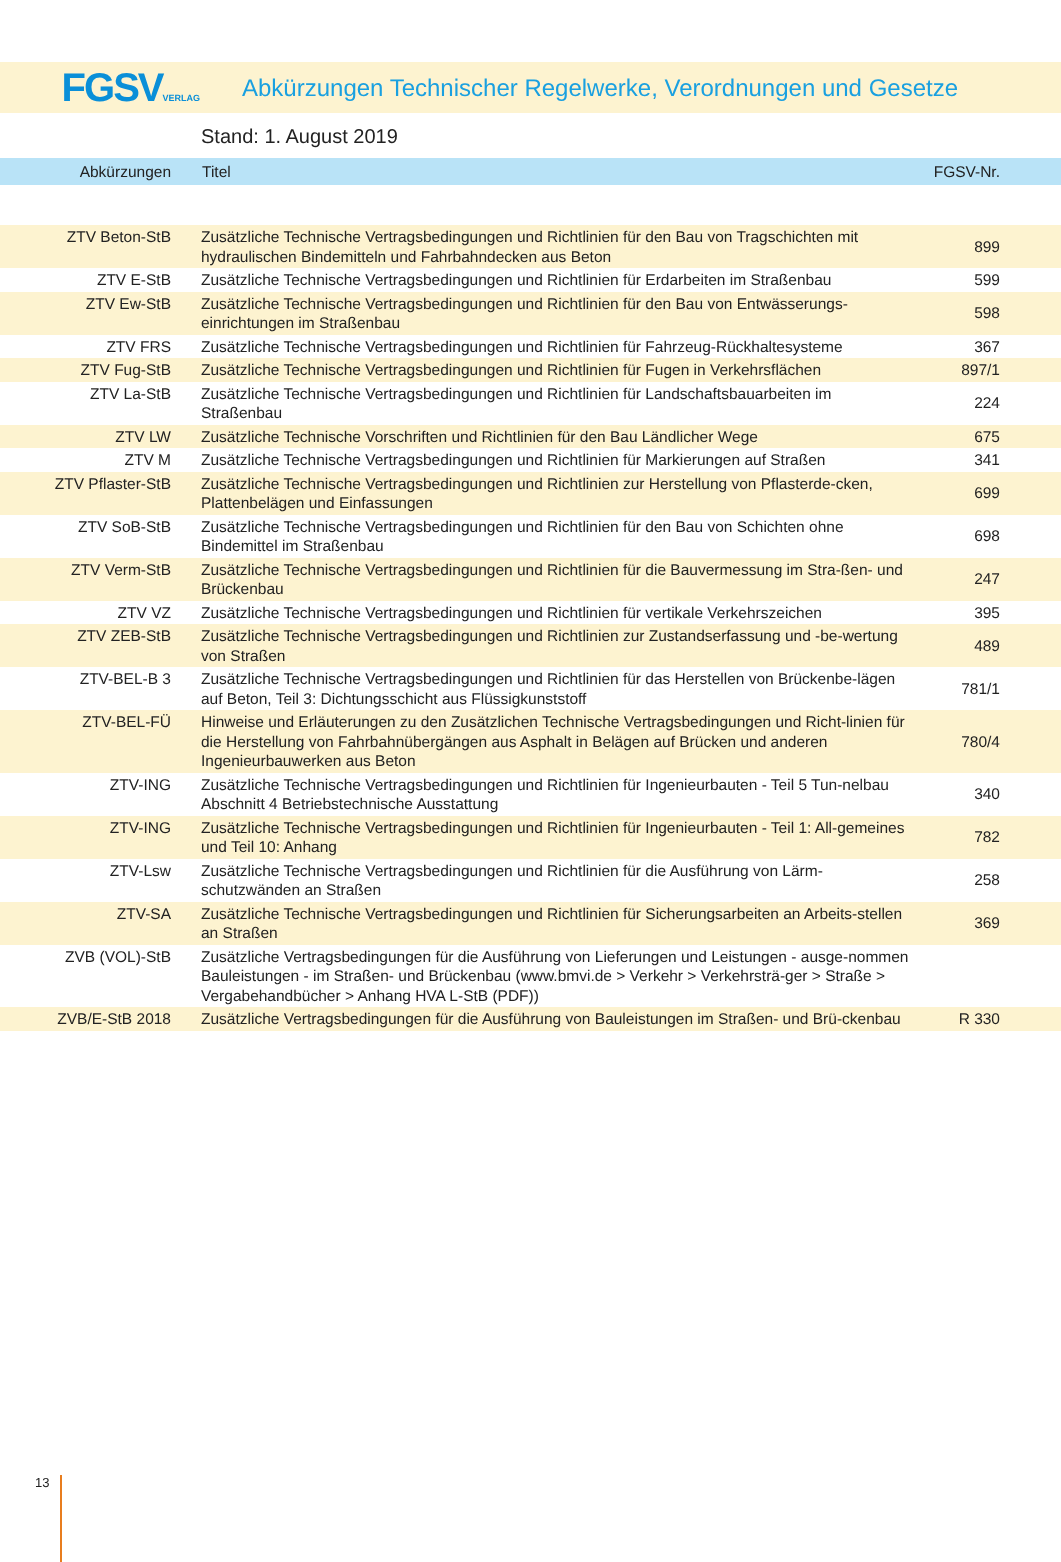FGSVVERLAG
Abkürzungen Technischer Regelwerke, Verordnungen und Gesetze
Stand: 1. August 2019
| Abkürzungen | Titel | FGSV-Nr. |
| --- | --- | --- |
| ZTV Beton-StB | Zusätzliche Technische Vertragsbedingungen und Richtlinien für den Bau von Tragschichten mit hydraulischen Bindemitteln und Fahrbahndecken aus Beton | 899 |
| ZTV E-StB | Zusätzliche Technische Vertragsbedingungen und Richtlinien für Erdarbeiten im Straßenbau | 599 |
| ZTV Ew-StB | Zusätzliche Technische Vertragsbedingungen und Richtlinien für den Bau von Entwässerungs-einrichtungen im Straßenbau | 598 |
| ZTV FRS | Zusätzliche Technische Vertragsbedingungen und Richtlinien für Fahrzeug-Rückhaltesysteme | 367 |
| ZTV Fug-StB | Zusätzliche Technische Vertragsbedingungen und Richtlinien für Fugen in Verkehrsflächen | 897/1 |
| ZTV La-StB | Zusätzliche Technische Vertragsbedingungen und Richtlinien für Landschaftsbauarbeiten im Straßenbau | 224 |
| ZTV LW | Zusätzliche Technische Vorschriften und Richtlinien für den Bau Ländlicher Wege | 675 |
| ZTV M | Zusätzliche Technische Vertragsbedingungen und Richtlinien für Markierungen auf Straßen | 341 |
| ZTV Pflaster-StB | Zusätzliche Technische Vertragsbedingungen und Richtlinien zur Herstellung von Pflasterde-cken, Plattenbelägen und Einfassungen | 699 |
| ZTV SoB-StB | Zusätzliche Technische Vertragsbedingungen und Richtlinien für den Bau von Schichten ohne Bindemittel im Straßenbau | 698 |
| ZTV Verm-StB | Zusätzliche Technische Vertragsbedingungen und Richtlinien für die Bauvermessung im Stra-ßen- und Brückenbau | 247 |
| ZTV VZ | Zusätzliche Technische Vertragsbedingungen und Richtlinien für vertikale Verkehrszeichen | 395 |
| ZTV ZEB-StB | Zusätzliche Technische Vertragsbedingungen und Richtlinien zur Zustandserfassung und -be-wertung von Straßen | 489 |
| ZTV-BEL-B 3 | Zusätzliche Technische Vertragsbedingungen und Richtlinien für das Herstellen von Brückenbe-lägen auf Beton, Teil 3: Dichtungsschicht aus Flüssigkunststoff | 781/1 |
| ZTV-BEL-FÜ | Hinweise und Erläuterungen zu den Zusätzlichen Technische Vertragsbedingungen und Richt-linien für die Herstellung von Fahrbahnübergängen aus Asphalt in Belägen auf Brücken und anderen Ingenieurbauwerken aus Beton | 780/4 |
| ZTV-ING | Zusätzliche Technische Vertragsbedingungen und Richtlinien für Ingenieurbauten - Teil 5 Tun-nelbau Abschnitt 4 Betriebstechnische Ausstattung | 340 |
| ZTV-ING | Zusätzliche Technische Vertragsbedingungen und Richtlinien für Ingenieurbauten - Teil 1: All-gemeines und Teil 10: Anhang | 782 |
| ZTV-Lsw | Zusätzliche Technische Vertragsbedingungen und Richtlinien für die Ausführung von Lärm-schutzwänden an Straßen | 258 |
| ZTV-SA | Zusätzliche Technische Vertragsbedingungen und Richtlinien für Sicherungsarbeiten an Arbeits-stellen an Straßen | 369 |
| ZVB (VOL)-StB | Zusätzliche Vertragsbedingungen für die Ausführung von Lieferungen und Leistungen - ausge-nommen Bauleistungen - im Straßen- und Brückenbau (www.bmvi.de > Verkehr > Verkehrsträ-ger > Straße > Vergabehandbücher > Anhang HVA L-StB (PDF)) | |
| ZVB/E-StB 2018 | Zusätzliche Vertragsbedingungen für die Ausführung von Bauleistungen im Straßen- und Brü-ckenbau | R 330 |
13